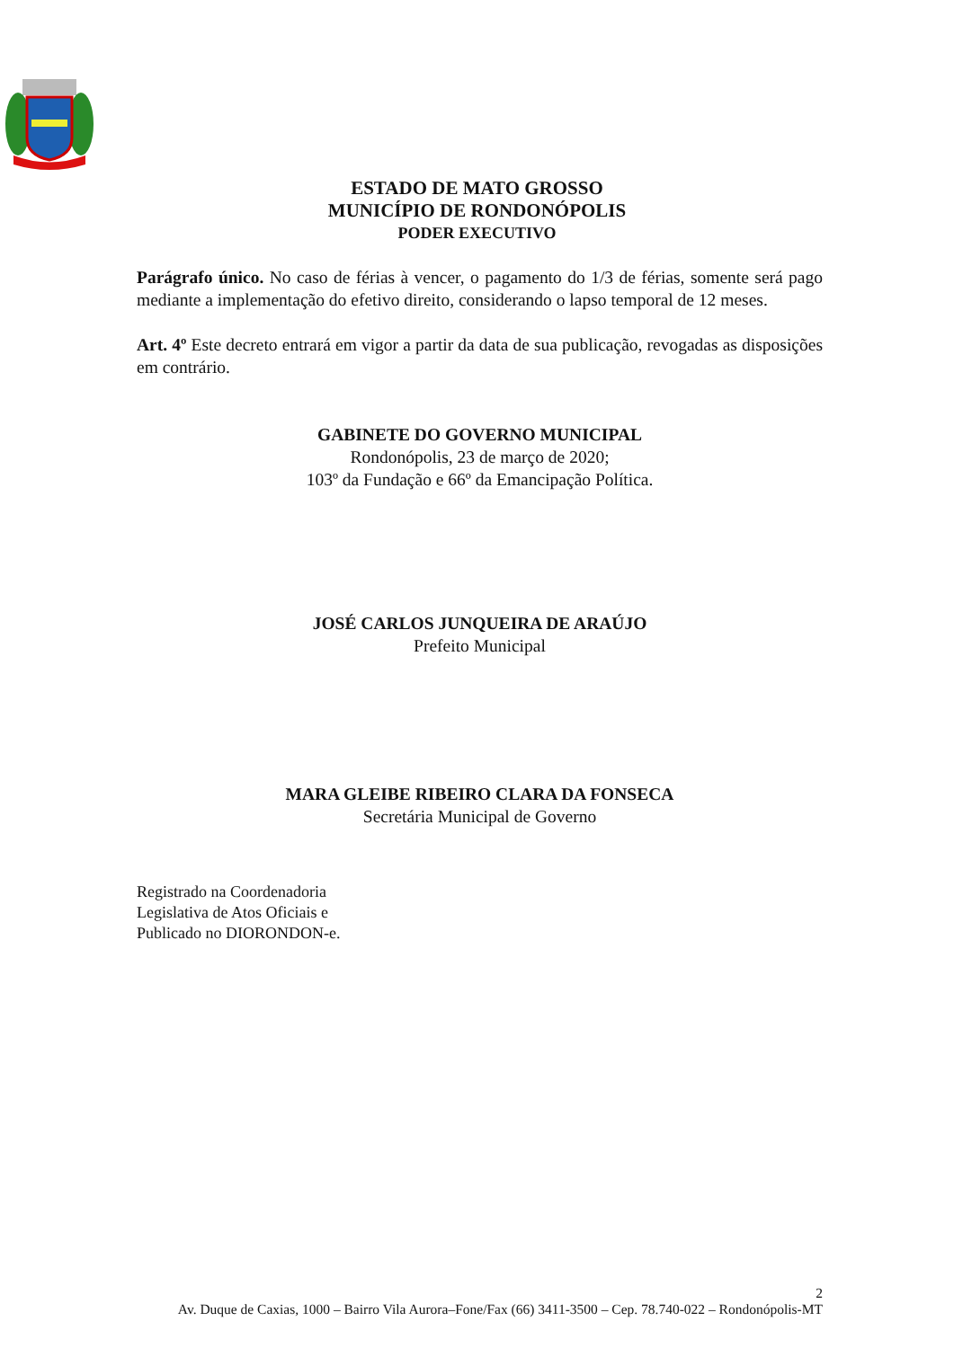ESTADO DE MATO GROSSO
MUNICÍPIO DE RONDONÓPOLIS
PODER EXECUTIVO
Parágrafo único. No caso de férias à vencer, o pagamento do 1/3 de férias, somente será pago mediante a implementação do efetivo direito, considerando o lapso temporal de 12 meses.
Art. 4º Este decreto entrará em vigor a partir da data de sua publicação, revogadas as disposições em contrário.
GABINETE DO GOVERNO MUNICIPAL
Rondonópolis, 23 de março de 2020;
103º da Fundação e 66º da Emancipação Política.
JOSÉ CARLOS JUNQUEIRA DE ARAÚJO
Prefeito Municipal
MARA GLEIBE RIBEIRO CLARA DA FONSECA
Secretária Municipal de Governo
Registrado na Coordenadoria
Legislativa de Atos Oficiais e
Publicado no DIORONDON-e.
2
Av. Duque de Caxias, 1000 – Bairro Vila Aurora–Fone/Fax (66) 3411-3500 – Cep. 78.740-022 – Rondonópolis-MT